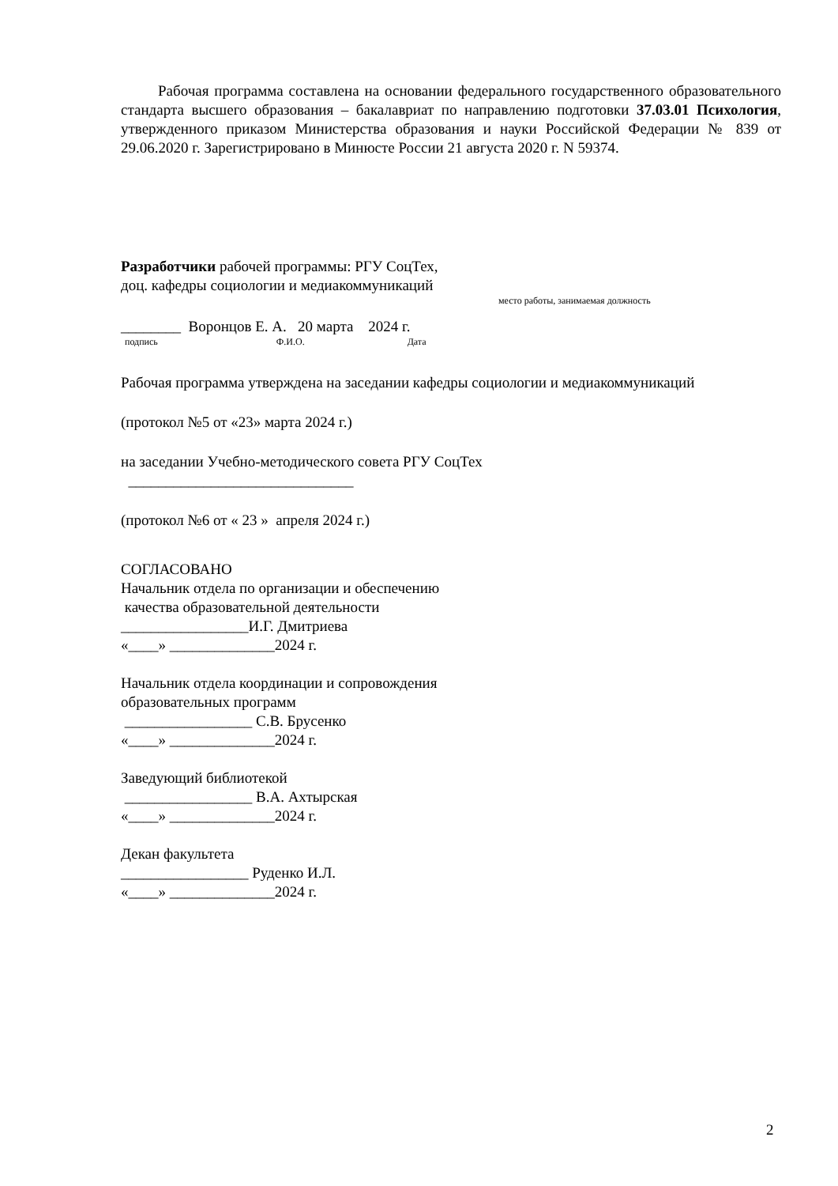Рабочая программа составлена на основании федерального государственного образовательного стандарта высшего образования – бакалавриат по направлению подготовки 37.03.01 Психология, утвержденного приказом Министерства образования и науки Российской Федерации № 839 от 29.06.2020 г. Зарегистрировано в Минюсте России 21 августа 2020 г. N 59374.
Разработчики рабочей программы: РГУ СоцТех,
доц. кафедры социологии и медиакоммуникаций
место работы, занимаемая должность
________ Воронцов Е. А. 20 марта 2024 г.
подпись Ф.И.О. Дата
Рабочая программа утверждена на заседании кафедры социологии и медиакоммуникаций
(протокол №5 от «23» марта 2024 г.)
на заседании Учебно-методического совета РГУ СоцТех
______________________________
(протокол №6 от « 23 » апреля 2024 г.)
СОГЛАСОВАНО
Начальник отдела по организации и обеспечению
качества образовательной деятельности
_________________И.Г. Дмитриева
«____» ______________2024 г.
Начальник отдела координации и сопровождения
образовательных программ
_________________ С.В. Брусенко
«____» ______________2024 г.
Заведующий библиотекой
_________________ В.А. Ахтырская
«____» ______________2024 г.
Декан факультета
_________________ Руденко И.Л.
«____» ______________2024 г.
2